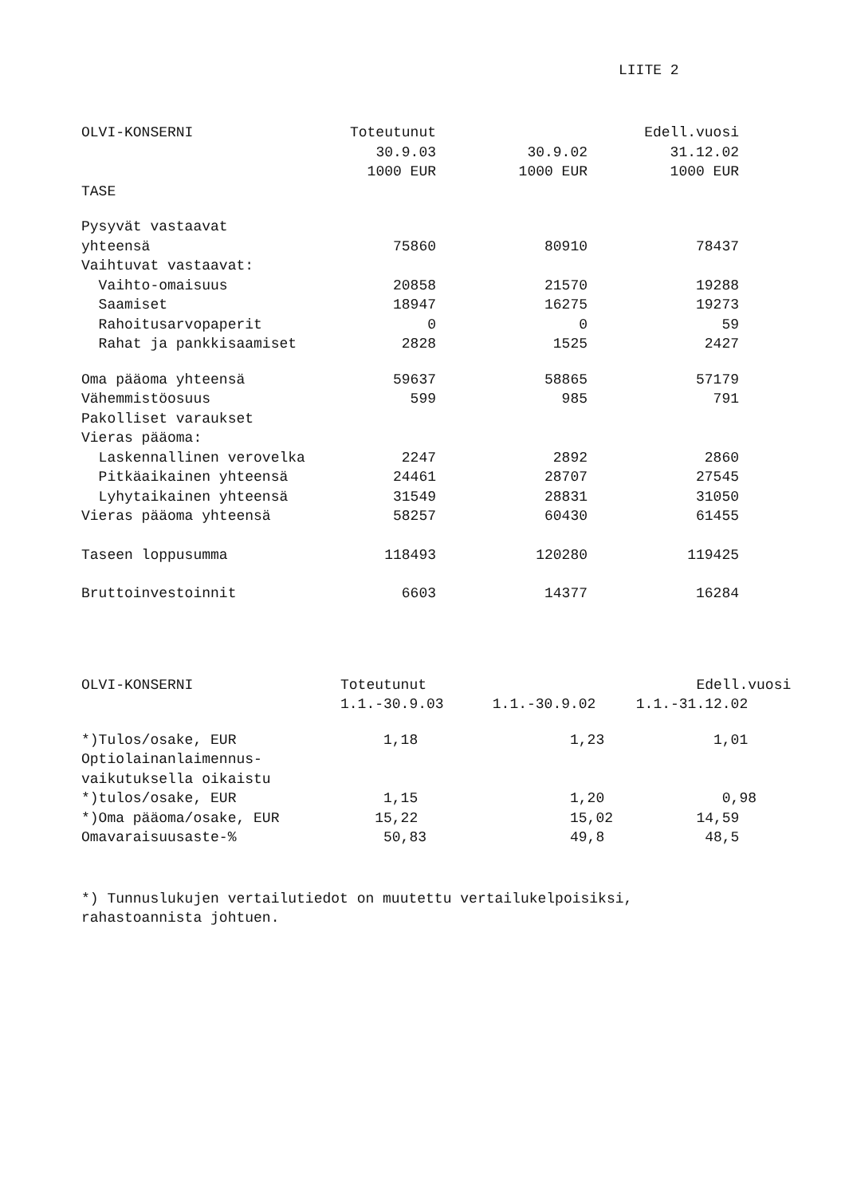LIITE 2
| OLVI-KONSERNI | Toteutunut | | Edell.vuosi |
| --- | --- | --- | --- |
| | 30.9.03 | 30.9.02 | 31.12.02 |
| | 1000 EUR | 1000 EUR | 1000 EUR |
| TASE | | | |
| Pysyvät vastaavat | | | |
| yhteensä | 75860 | 80910 | 78437 |
| Vaihtuvat vastaavat: | | | |
| Vaihto-omaisuus | 20858 | 21570 | 19288 |
| Saamiset | 18947 | 16275 | 19273 |
| Rahoitusarvopaperit | 0 | 0 | 59 |
| Rahat ja pankkisaamiset | 2828 | 1525 | 2427 |
| Oma pääoma yhteensä | 59637 | 58865 | 57179 |
| Vähemmistöosuus | 599 | 985 | 791 |
| Pakolliset varaukset | | | |
| Vieras pääoma: | | | |
| Laskennallinen verovelka | 2247 | 2892 | 2860 |
| Pitkäaikainen yhteensä | 24461 | 28707 | 27545 |
| Lyhytaikainen yhteensä | 31549 | 28831 | 31050 |
| Vieras pääoma yhteensä | 58257 | 60430 | 61455 |
| Taseen loppusumma | 118493 | 120280 | 119425 |
| Bruttoinvestoinnit | 6603 | 14377 | 16284 |
| OLVI-KONSERNI | Toteutunut | | Edell.vuosi |
| --- | --- | --- | --- |
| | 1.1.-30.9.03 | 1.1.-30.9.02 | 1.1.-31.12.02 |
| *)Tulos/osake, EUR | 1,18 | 1,23 | 1,01 |
| Optiolainanlaimennus- | | | |
| vaikutuksella oikaistu | | | |
| *)tulos/osake, EUR | 1,15 | 1,20 | 0,98 |
| *)Oma pääoma/osake, EUR | 15,22 | 15,02 | 14,59 |
| Omavaraisuusaste-% | 50,83 | 49,8 | 48,5 |
*) Tunnuslukujen vertailutiedot on muutettu vertailukelpoisiksi,
rahastoannista johtuen.